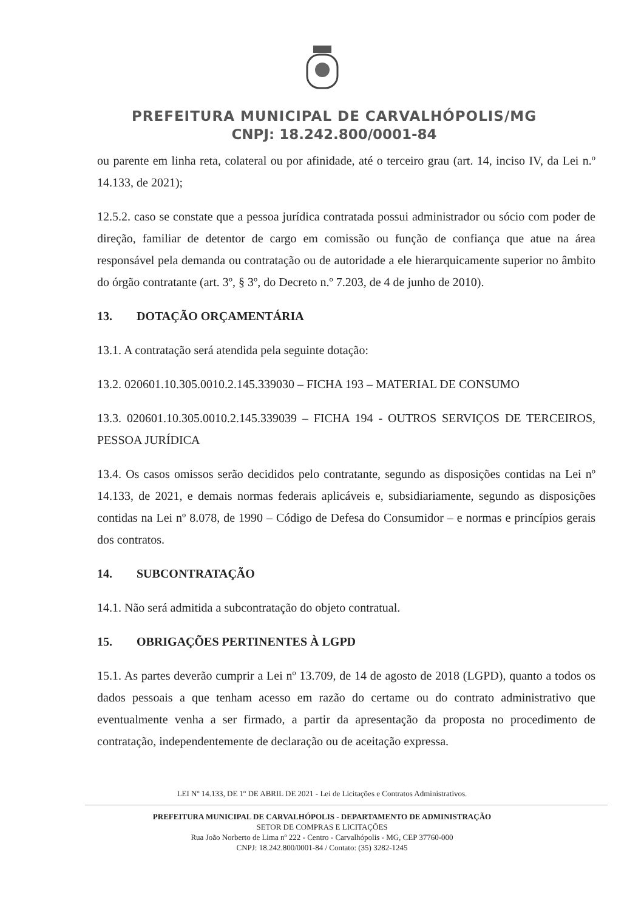PREFEITURA MUNICIPAL DE CARVALHÓPOLIS/MG
CNPJ: 18.242.800/0001-84
ou parente em linha reta, colateral ou por afinidade, até o terceiro grau (art. 14, inciso IV, da Lei n.º 14.133, de 2021);
12.5.2. caso se constate que a pessoa jurídica contratada possui administrador ou sócio com poder de direção, familiar de detentor de cargo em comissão ou função de confiança que atue na área responsável pela demanda ou contratação ou de autoridade a ele hierarquicamente superior no âmbito do órgão contratante (art. 3º, § 3º, do Decreto n.º 7.203, de 4 de junho de 2010).
13. DOTAÇÃO ORÇAMENTÁRIA
13.1. A contratação será atendida pela seguinte dotação:
13.2. 020601.10.305.0010.2.145.339030 – FICHA 193 – MATERIAL DE CONSUMO
13.3. 020601.10.305.0010.2.145.339039 – FICHA 194 - OUTROS SERVIÇOS DE TERCEIROS, PESSOA JURÍDICA
13.4. Os casos omissos serão decididos pelo contratante, segundo as disposições contidas na Lei nº 14.133, de 2021, e demais normas federais aplicáveis e, subsidiariamente, segundo as disposições contidas na Lei nº 8.078, de 1990 – Código de Defesa do Consumidor – e normas e princípios gerais dos contratos.
14. SUBCONTRATAÇÃO
14.1. Não será admitida a subcontratação do objeto contratual.
15. OBRIGAÇÕES PERTINENTES À LGPD
15.1. As partes deverão cumprir a Lei nº 13.709, de 14 de agosto de 2018 (LGPD), quanto a todos os dados pessoais a que tenham acesso em razão do certame ou do contrato administrativo que eventualmente venha a ser firmado, a partir da apresentação da proposta no procedimento de contratação, independentemente de declaração ou de aceitação expressa.
LEI Nº 14.133, DE 1º DE ABRIL DE 2021 - Lei de Licitações e Contratos Administrativos.
PREFEITURA MUNICIPAL DE CARVALHÓPOLIS - DEPARTAMENTO DE ADMINISTRAÇÃO
SETOR DE COMPRAS E LICITAÇÕES
Rua João Norberto de Lima nº 222 - Centro - Carvalhópolis - MG, CEP 37760-000
CNPJ: 18.242.800/0001-84 / Contato: (35) 3282-1245